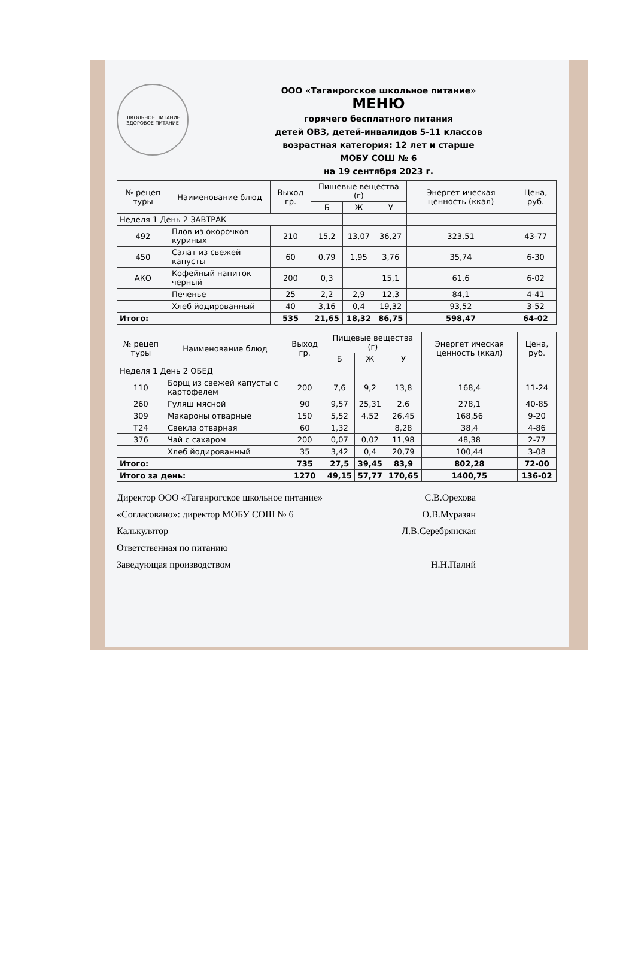ШКОЛЬНОЕ ПИТАНИЕ
ЗДОРОВОЕ ПИТАНИЕ
ООО «Таганрогское школьное питание»
МЕНЮ
горячего бесплатного питания
детей ОВЗ, детей-инвалидов 5-11 классов
возрастная категория: 12 лет и старше
МОБУ СОШ № 6
на 19 сентября 2023 г.
| № рецеп туры | Наименование блюд | Выход гр. | Пищевые вещества (г) | | | Энергет ическая ценность (ккал) | Цена, руб. |
| --- | --- | --- | --- | --- | --- | --- | --- |
| | | | Б | Ж | У | | |
| Неделя 1 День 2 ЗАВТРАК | | | | | | | |
| 492 | Плов из окорочков куриных | 210 | 15,2 | 13,07 | 36,27 | 323,51 | 43-77 |
| 450 | Салат из свежей капусты | 60 | 0,79 | 1,95 | 3,76 | 35,74 | 6-30 |
| АКО | Кофейный напиток черный | 200 | 0,3 | | 15,1 | 61,6 | 6-02 |
| | Печенье | 25 | 2,2 | 2,9 | 12,3 | 84,1 | 4-41 |
| | Хлеб йодированный | 40 | 3,16 | 0,4 | 19,32 | 93,52 | 3-52 |
| Итого: | | 535 | 21,65 | 18,32 | 86,75 | 598,47 | 64-02 |
| № рецеп туры | Наименование блюд | Выход гр. | Пищевые вещества (г) | | | Энергет ическая ценность (ккал) | Цена, руб. |
| --- | --- | --- | --- | --- | --- | --- | --- |
| | | | Б | Ж | У | | |
| Неделя 1 День 2 ОБЕД | | | | | | | |
| 110 | Борщ из свежей капусты с картофелем | 200 | 7,6 | 9,2 | 13,8 | 168,4 | 11-24 |
| 260 | Гуляш мясной | 90 | 9,57 | 25,31 | 2,6 | 278,1 | 40-85 |
| 309 | Макароны отварные | 150 | 5,52 | 4,52 | 26,45 | 168,56 | 9-20 |
| Т24 | Свекла отварная | 60 | 1,32 | | 8,28 | 38,4 | 4-86 |
| 376 | Чай с сахаром | 200 | 0,07 | 0,02 | 11,98 | 48,38 | 2-77 |
| | Хлеб йодированный | 35 | 3,42 | 0,4 | 20,79 | 100,44 | 3-08 |
| Итого: | | 735 | 27,5 | 39,45 | 83,9 | 802,28 | 72-00 |
| Итого за день: | | 1270 | 49,15 | 57,77 | 170,65 | 1400,75 | 136-02 |
Директор ООО «Таганрогское школьное питание» С.В.Орехова
«Согласовано»: директор МОБУ СОШ № 6 О.В.Муразян
Калькулятор Л.В.Серебрянская
Ответственная по питанию
Заведующая производством Н.Н.Палий